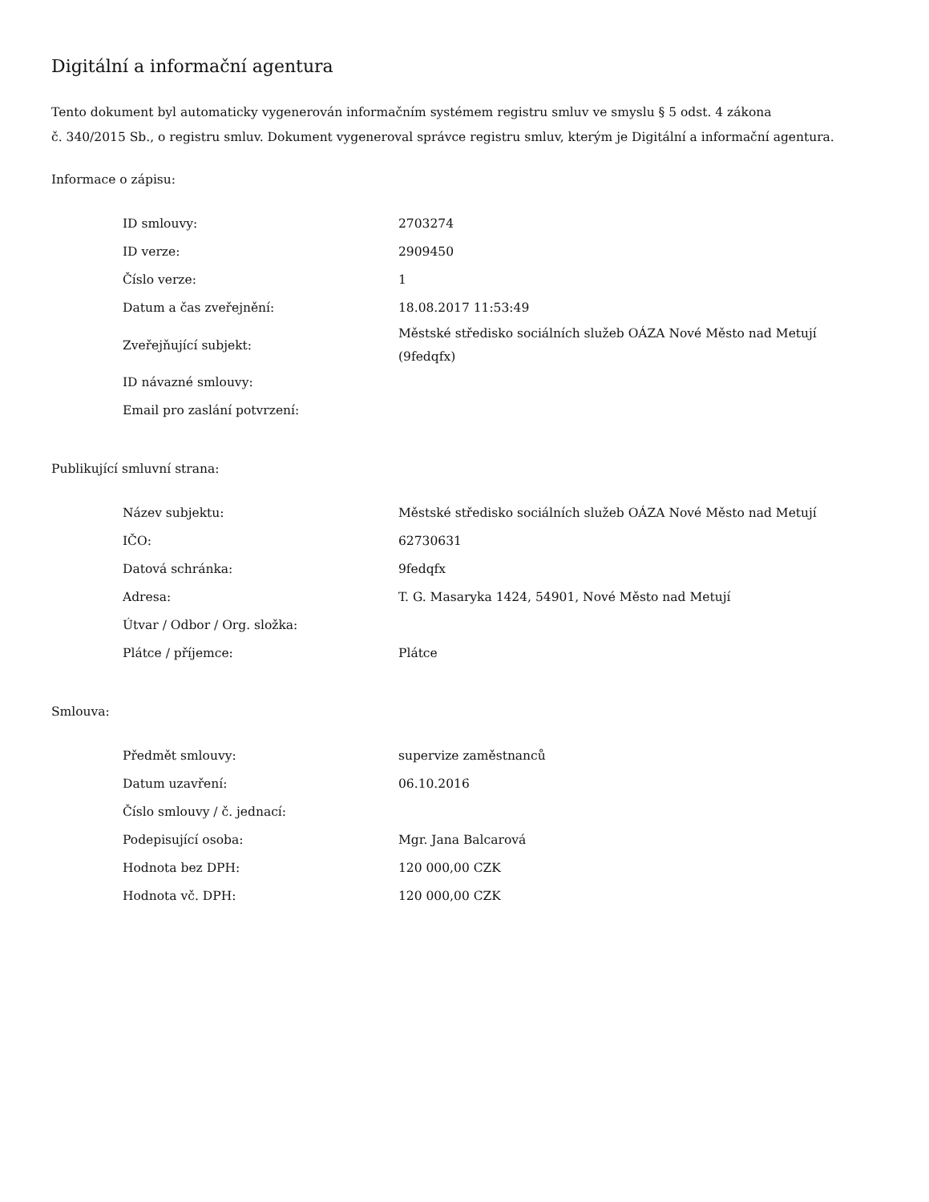Digitální a informační agentura
Tento dokument byl automaticky vygenerován informačním systémem registru smluv ve smyslu § 5 odst. 4 zákona
č. 340/2015 Sb., o registru smluv. Dokument vygeneroval správce registru smluv, kterým je Digitální a informační agentura.
Informace o zápisu:
| ID smlouvy: | 2703274 |
| ID verze: | 2909450 |
| Číslo verze: | 1 |
| Datum a čas zveřejnění: | 18.08.2017 11:53:49 |
| Zveřejňující subjekt: | Městské středisko sociálních služeb OÁZA Nové Město nad Metují (9fedqfx) |
| ID návazné smlouvy: | |
| Email pro zaslání potvrzení: | |
Publikující smluvní strana:
| Název subjektu: | Městské středisko sociálních služeb OÁZA Nové Město nad Metují |
| IČO: | 62730631 |
| Datová schránka: | 9fedqfx |
| Adresa: | T. G. Masaryka 1424, 54901, Nové Město nad Metují |
| Útvar / Odbor / Org. složka: | |
| Plátce / příjemce: | Plátce |
Smlouva:
| Předmět smlouvy: | supervize zaměstnanců |
| Datum uzavření: | 06.10.2016 |
| Číslo smlouvy / č. jednací: | |
| Podepisující osoba: | Mgr. Jana Balcarová |
| Hodnota bez DPH: | 120 000,00 CZK |
| Hodnota vč. DPH: | 120 000,00 CZK |